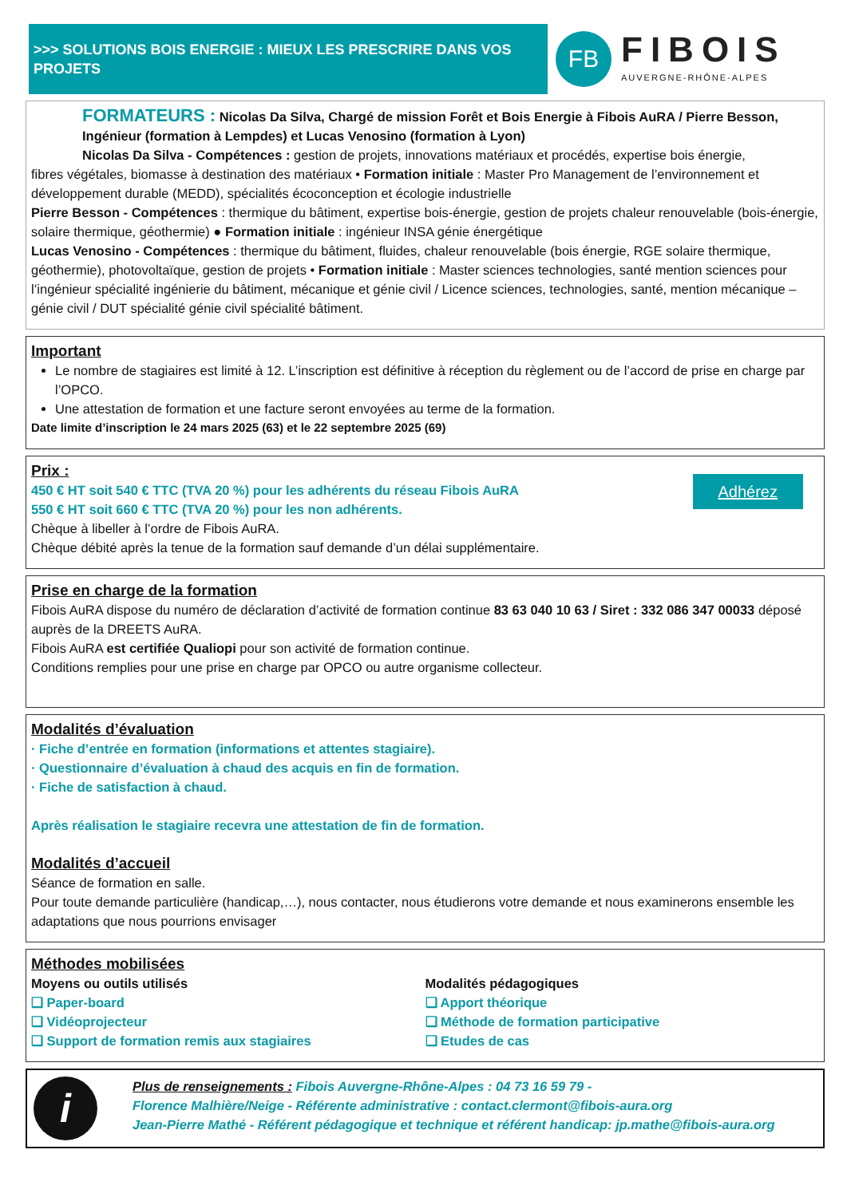>>> SOLUTIONS BOIS ENERGIE : MIEUX LES PRESCRIRE DANS VOS PROJETS
FB
FIBOIS
AUVERGNE-RHÔNE-ALPES
FORMATEURS : Nicolas Da Silva, Chargé de mission Forêt et Bois Energie à Fibois AuRA / Pierre Besson, Ingénieur (formation à Lempdes) et Lucas Venosino (formation à Lyon)
Nicolas Da Silva - Compétences : gestion de projets, innovations matériaux et procédés, expertise bois énergie,
fibres végétales, biomasse à destination des matériaux • Formation initiale : Master Pro Management de l’environnement et développement durable (MEDD), spécialités écoconception et écologie industrielle
Pierre Besson - Compétences : thermique du bâtiment, expertise bois-énergie, gestion de projets chaleur renouvelable (bois-énergie, solaire thermique, géothermie) ● Formation initiale : ingénieur INSA génie énergétique
Lucas Venosino - Compétences : thermique du bâtiment, fluides, chaleur renouvelable (bois énergie, RGE solaire thermique, géothermie), photovoltaïque, gestion de projets • Formation initiale : Master sciences technologies, santé mention sciences pour l’ingénieur spécialité ingénierie du bâtiment, mécanique et génie civil / Licence sciences, technologies, santé, mention mécanique – génie civil / DUT spécialité génie civil spécialité bâtiment.
Important
Le nombre de stagiaires est limité à 12. L’inscription est définitive à réception du règlement ou de l’accord de prise en charge par l’OPCO.
Une attestation de formation et une facture seront envoyées au terme de la formation.
Date limite d’inscription le 24 mars 2025 (63) et le 22 septembre 2025 (69)
Adhérez
Prix :
450 € HT soit 540 € TTC (TVA 20 %) pour les adhérents du réseau Fibois AuRA
550 € HT soit 660 € TTC (TVA 20 %) pour les non adhérents.
Chèque à libeller à l’ordre de Fibois AuRA.
Chèque débité après la tenue de la formation sauf demande d’un délai supplémentaire.
Prise en charge de la formation
Fibois AuRA dispose du numéro de déclaration d’activité de formation continue 83 63 040 10 63 / Siret : 332 086 347 00033 déposé auprès de la DREETS AuRA.
Fibois AuRA est certifiée Qualiopi pour son activité de formation continue.
Conditions remplies pour une prise en charge par OPCO ou autre organisme collecteur.
Modalités d’évaluation
· Fiche d’entrée en formation (informations et attentes stagiaire).
· Questionnaire d’évaluation à chaud des acquis en fin de formation.
· Fiche de satisfaction à chaud.
Après réalisation le stagiaire recevra une attestation de fin de formation.
Modalités d’accueil
Séance de formation en salle.
Pour toute demande particulière (handicap,…), nous contacter, nous étudierons votre demande et nous examinerons ensemble les adaptations que nous pourrions envisager
Méthodes mobilisées
Moyens ou outils utilisés
❑ Paper-board
❑ Vidéoprojecteur
❑ Support de formation remis aux stagiaires
Modalités pédagogiques
❑ Apport théorique
❑ Méthode de formation participative
❑ Etudes de cas
i
Plus de renseignements : Fibois Auvergne-Rhône-Alpes : 04 73 16 59 79 -
Florence Malhière/Neige - Référente administrative : contact.clermont@fibois-aura.org
Jean-Pierre Mathé - Référent pédagogique et technique et référent handicap: jp.mathe@fibois-aura.org